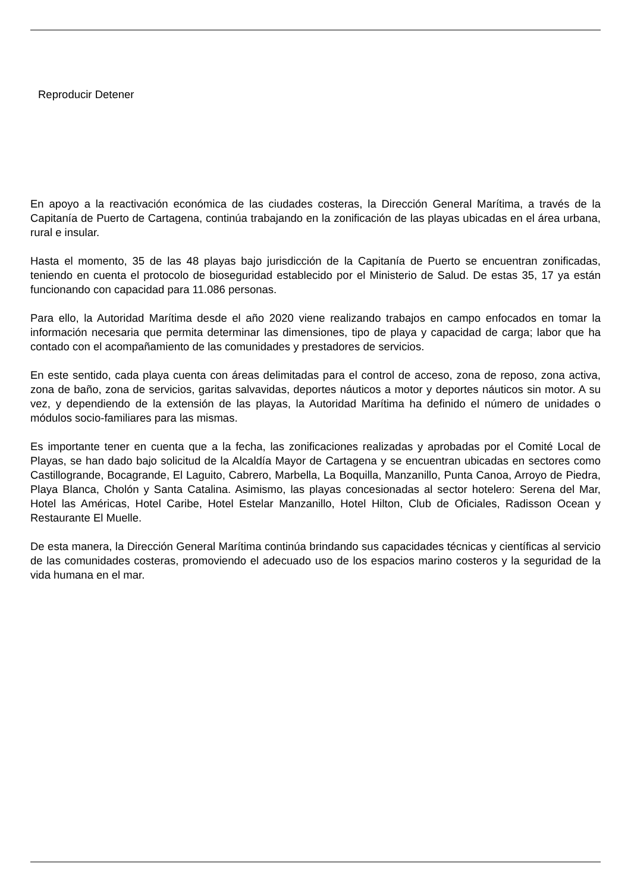Reproducir Detener
En apoyo a la reactivación económica de las ciudades costeras, la Dirección General Marítima, a través de la Capitanía de Puerto de Cartagena, continúa trabajando en la zonificación de las playas ubicadas en el área urbana, rural e insular.
Hasta el momento, 35 de las 48 playas bajo jurisdicción de la Capitanía de Puerto se encuentran zonificadas, teniendo en cuenta el protocolo de bioseguridad establecido por el Ministerio de Salud. De estas 35, 17 ya están funcionando con capacidad para 11.086 personas.
Para ello, la Autoridad Marítima desde el año 2020 viene realizando trabajos en campo enfocados en tomar la información necesaria que permita determinar las dimensiones, tipo de playa y capacidad de carga; labor que ha contado con el acompañamiento de las comunidades y prestadores de servicios.
En este sentido, cada playa cuenta con áreas delimitadas para el control de acceso, zona de reposo, zona activa, zona de baño, zona de servicios, garitas salvavidas, deportes náuticos a motor y deportes náuticos sin motor. A su vez, y dependiendo de la extensión de las playas, la Autoridad Marítima ha definido el número de unidades o módulos socio-familiares para las mismas.
Es importante tener en cuenta que a la fecha, las zonificaciones realizadas y aprobadas por el Comité Local de Playas, se han dado bajo solicitud de la Alcaldía Mayor de Cartagena y se encuentran ubicadas en sectores como Castillogrande, Bocagrande, El Laguito, Cabrero, Marbella, La Boquilla, Manzanillo, Punta Canoa, Arroyo de Piedra, Playa Blanca, Cholón y Santa Catalina. Asimismo, las playas concesionadas al sector hotelero: Serena del Mar, Hotel las Américas, Hotel Caribe, Hotel Estelar Manzanillo, Hotel Hilton, Club de Oficiales, Radisson Ocean y Restaurante El Muelle.
De esta manera, la Dirección General Marítima continúa brindando sus capacidades técnicas y científicas al servicio de las comunidades costeras, promoviendo el adecuado uso de los espacios marino costeros y la seguridad de la vida humana en el mar.